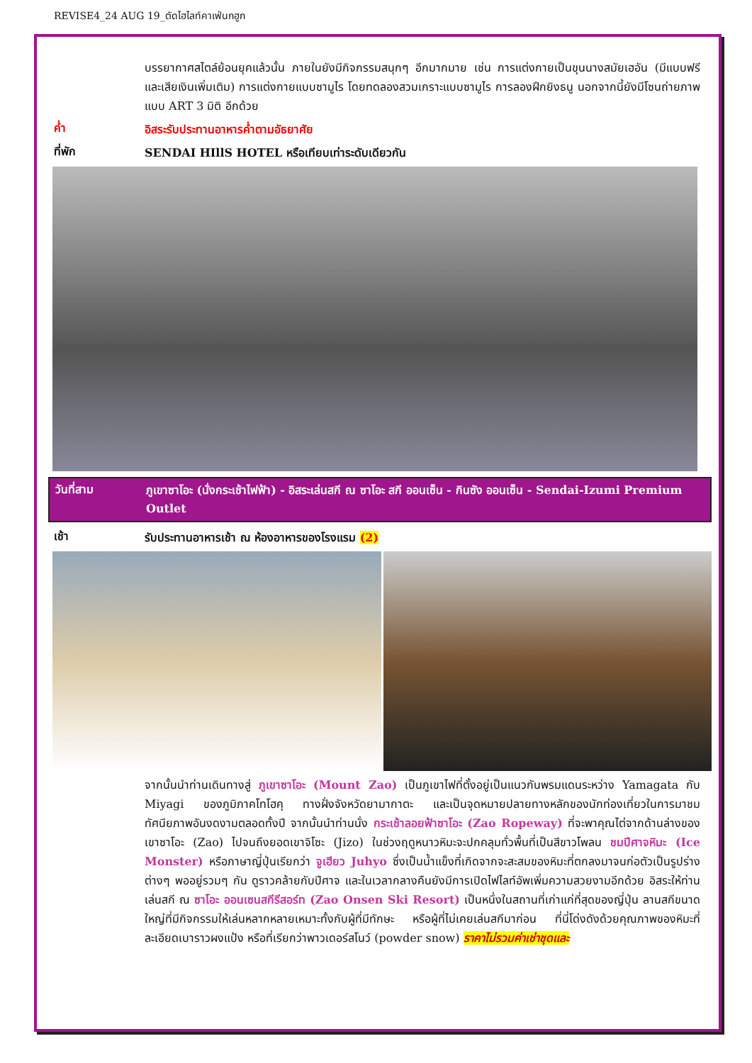REVISE4_24 AUG 19_ตัดไฮไลท์คาเฟ่นกฮูก
บรรยากาศสไตล์ย้อนยุคแล้วนั้น ภายในยังมีกิจกรรมสนุกๆ อีกมากมาย เช่น การแต่งกายเป็นขุนนางสมัยเฮอัน (มีแบบฟรีและเสียเงินเพิ่มเติม) การแต่งกายแบบซามูไร โดยทดลองสวมเกราะแบบซามูไร การลองฝึกยิงธนู นอกจากนี้ยังมีโซนถ่ายภาพแบบ ART 3 มิติ อีกด้วย
ค่ำ
อิสระรับประทานอาหารค่ำตามอัธยาศัย
ที่พัก
SENDAI HIllS HOTEL หรือเทียบเท่าระดับเดียวกัน
วันที่สาม
ภูเขาซาโอะ (นั่งกระเช้าไฟฟ้า) - อิสระเล่นสกี ณ ซาโอะ สกี ออนเซ็น - กินซัง ออนเซ็น - Sendai-Izumi Premium Outlet
เช้า
รับประทานอาหารเช้า ณ ห้องอาหารของโรงแรม (2)
จากนั้นนำท่านเดินทางสู่ ภูเขาซาโอะ (Mount Zao) เป็นภูเขาไฟที่ตั้งอยู่เป็นแนวกันพรมแดนระหว่าง Yamagata กับ Miyagi ของภูมิภาคโทโฮคุ ทางฝั่งจังหวัดยามากาตะ และเป็นจุดหมายปลายทางหลักของนักท่องเที่ยวในการมาชมทัศนียภาพอันงดงามตลอดทั้งปี จากนั้นนำท่านนั่ง กระเช้าลอยฟ้าซาโอะ (Zao Ropeway) ที่จะพาคุณไต่จากด้านล่างของเขาซาโอะ (Zao) ไปจนถึงยอดเขาจิโซะ (Jizo) ในช่วงฤดูหนาวหิมะจะปกคลุมทั่วพื้นที่เป็นสีขาวโพลน ชมปีศาจหิมะ (Ice Monster) หรือภาษาญี่ปุ่นเรียกว่า จูเฮียว Juhyo ซึ่งเป็นน้ำแข็งที่เกิดจากจะสะสมของหิมะที่ตกลงมาจนก่อตัวเป็นรูปร่างต่างๆ พออยู่รวมๆ กัน ดูราวคล้ายกับปีศาจ และในเวลากลางคืนยังมีการเปิดไฟไลท์อัพเพิ่มความสวยงามอีกด้วย อิสระให้ท่านเล่นสกี ณ ซาโอะ ออนเซนสกีรีสอร์ท (Zao Onsen Ski Resort) เป็นหนึ่งในสถานที่เก่าแก่ที่สุดของญี่ปุ่น ลานสกีขนาดใหญ่ที่มีกิจกรรมให้เล่นหลากหลายเหมาะทั้งกับผู้ที่มีทักษะ หรือผู้ที่ไม่เคยเล่นสกีมาก่อน ที่นี่โด่งดังด้วยคุณภาพของหิมะที่ละเอียดเบาราวผงแป้ง หรือที่เรียกว่าพาวเดอร์สโนว์ (powder snow) ราคาไม่รวมค่าเช่าชุดและ